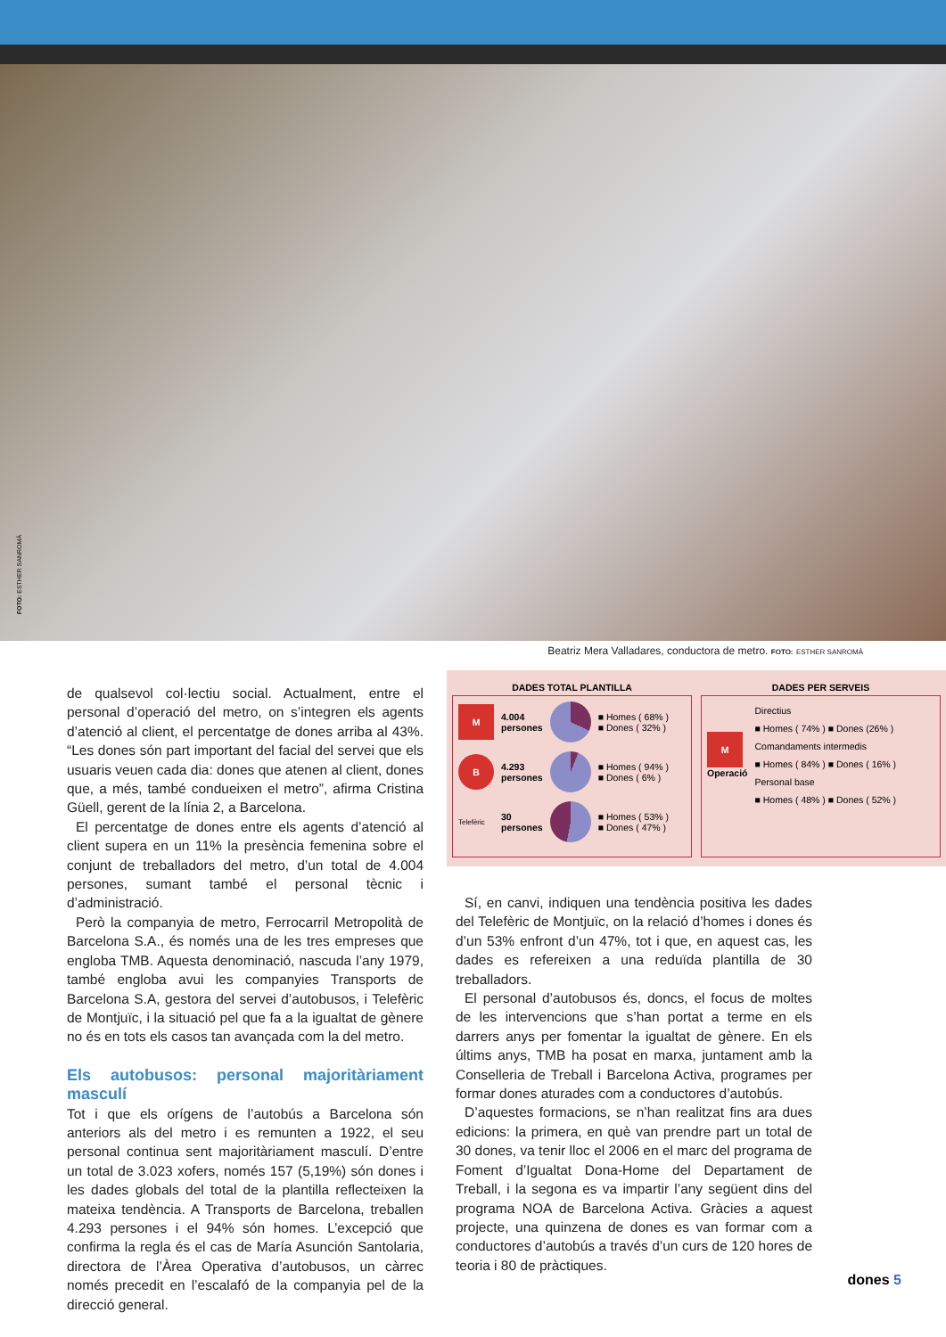FOTO: ESTHER SANROMÀ
Beatriz Mera Valladares, conductora de metro. FOTO: ESTHER SANROMÀ
de qualsevol col·lectiu social. Actualment, entre el personal d’operació del metro, on s’integren els agents d’atenció al client, el percentatge de dones arriba al 43%. “Les dones són part important del facial del servei que els usuaris veuen cada dia: dones que atenen al client, dones que, a més, també condueixen el metro”, afirma Cristina Güell, gerent de la línia 2, a Barcelona.
El percentatge de dones entre els agents d’atenció al client supera en un 11% la presència femenina sobre el conjunt de treballadors del metro, d’un total de 4.004 persones, sumant també el personal tècnic i d’administració.
Però la companyia de metro, Ferrocarril Metropolità de Barcelona S.A., és només una de les tres empreses que engloba TMB. Aquesta denominació, nascuda l’any 1979, també engloba avui les companyies Transports de Barcelona S.A, gestora del servei d’autobusos, i Telefèric de Montjuïc, i la situació pel que fa a la igualtat de gènere no és en tots els casos tan avançada com la del metro.
Els autobusos: personal majoritàriament masculí
Tot i que els orígens de l’autobús a Barcelona són anteriors als del metro i es remunten a 1922, el seu personal continua sent majoritàriament masculí. D’entre un total de 3.023 xofers, només 157 (5,19%) són dones i les dades globals del total de la plantilla reflecteixen la mateixa tendència. A Transports de Barcelona, treballen 4.293 persones i el 94% són homes. L’excepció que confirma la regla és el cas de María Asunción Santolaria, directora de l’Àrea Operativa d’autobusos, un càrrec només precedit en l’escalafó de la companyia pel de la direcció general.
DADES TOTAL PLANTILLA
M
4.004
persones
■ Homes ( 68% )
■ Dones ( 32% )
B
4.293
persones
■ Homes ( 94% )
■ Dones ( 6% )
Telefèric
30
persones
■ Homes ( 53% )
■ Dones ( 47% )
DADES PER SERVEIS
M
Operació
Directius
■ Homes ( 74% ) ■ Dones (26% )
Comandaments intermedis
■ Homes ( 84% ) ■ Dones ( 16% )
Personal base
■ Homes ( 48% ) ■ Dones ( 52% )
Sí, en canvi, indiquen una tendència positiva les dades del Telefèric de Montjuïc, on la relació d’homes i dones és d’un 53% enfront d’un 47%, tot i que, en aquest cas, les dades es refereixen a una reduïda plantilla de 30 treballadors.
El personal d’autobusos és, doncs, el focus de moltes de les intervencions que s’han portat a terme en els darrers anys per fomentar la igualtat de gènere. En els últims anys, TMB ha posat en marxa, juntament amb la Conselleria de Treball i Barcelona Activa, programes per formar dones aturades com a conductores d’autobús.
D’aquestes formacions, se n’han realitzat fins ara dues edicions: la primera, en què van prendre part un total de 30 dones, va tenir lloc el 2006 en el marc del programa de Foment d’Igualtat Dona-Home del Departament de Treball, i la segona es va impartir l’any següent dins del programa NOA de Barcelona Activa. Gràcies a aquest projecte, una quinzena de dones es van formar com a conductores d’autobús a través d’un curs de 120 hores de teoria i 80 de pràctiques.
dones 5